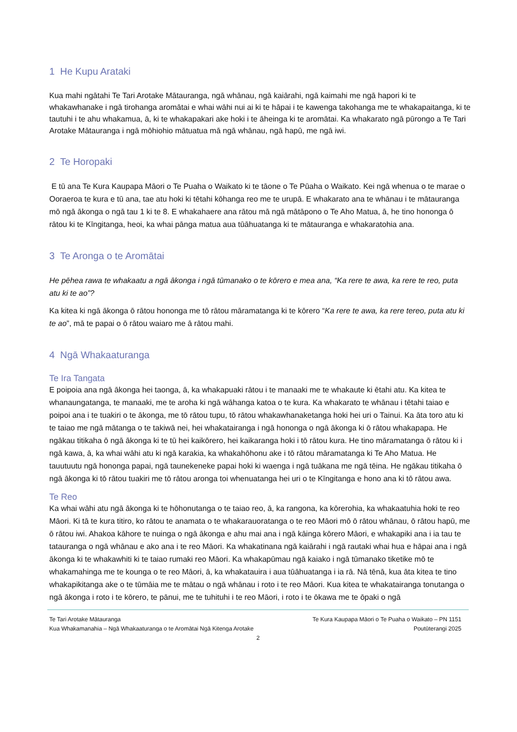1 He Kupu Arataki
Kua mahi ngātahi Te Tari Arotake Mātauranga, ngā whānau, ngā kaiārahi, ngā kaimahi me ngā hapori ki te whakawhanake i ngā tirohanga aromātai e whai wāhi nui ai ki te hāpai i te kawenga takohanga me te whakapaitanga, ki te tautuhi i te ahu whakamua, ā, ki te whakapakari ake hoki i te āheinga ki te aromātai. Ka whakarato ngā pūrongo a Te Tari Arotake Mātauranga i ngā mōhiohio mātuatua mā ngā whānau, ngā hapū, me ngā iwi.
2 Te Horopaki
E tū ana Te Kura Kaupapa Māori o Te Puaha o Waikato ki te tāone o Te Pūaha o Waikato. Kei ngā whenua o te marae o Ooraeroa te kura e tū ana, tae atu hoki ki tētahi kōhanga reo me te urupā. E whakarato ana te whānau i te mātauranga mō ngā ākonga o ngā tau 1 ki te 8. E whakahaere ana rātou mā ngā mātāpono o Te Aho Matua, ā, he tino hononga ō rātou ki te Kīngitanga, heoi, ka whai pānga matua aua tūāhuatanga ki te mātauranga e whakaratohia ana.
3 Te Aronga o te Aromātai
He pēhea rawa te whakaatu a ngā ākonga i ngā tūmanako o te kōrero e mea ana, “Ka rere te awa, ka rere te reo, puta atu ki te ao”?
Ka kitea ki ngā ākonga ō rātou hononga me tō rātou māramatanga ki te kōrero “Ka rere te awa, ka rere tereo, puta atu ki te ao”, mā te papai o ō rātou waiaro me ā rātou mahi.
4 Ngā Whakaaturanga
Te Ira Tangata
E poipoia ana ngā ākonga hei taonga, ā, ka whakapuaki rātou i te manaaki me te whakaute ki ētahi atu. Ka kitea te whanaungatanga, te manaaki, me te aroha ki ngā wāhanga katoa o te kura. Ka whakarato te whānau i tētahi taiao e poipoi ana i te tuakiri o te ākonga, me tō rātou tupu, tō rātou whakawhanaketanga hoki hei uri o Tainui. Ka āta toro atu ki te taiao me ngā mātanga o te takiwā nei, hei whakatairanga i ngā hononga o ngā ākonga ki ō rātou whakapapa. He ngākau titikaha ō ngā ākonga ki te tū hei kaikōrero, hei kaikaranga hoki i tō rātou kura. He tino māramatanga ō rātou ki i ngā kawa, ā, ka whai wāhi atu ki ngā karakia, ka whakahōhonu ake i tō rātou māramatanga ki Te Aho Matua. He tauutuutu ngā hononga papai, ngā taunekeneke papai hoki ki waenga i ngā tuākana me ngā tēina. He ngākau titikaha ō ngā ākonga ki tō rātou tuakiri me tō rātou aronga toi whenuatanga hei uri o te Kīngitanga e hono ana ki tō rātou awa.
Te Reo
Ka whai wāhi atu ngā ākonga ki te hōhonutanga o te taiao reo, ā, ka rangona, ka kōrerohia, ka whakaatuhia hoki te reo Māori. Ki tā te kura titiro, ko rātou te anamata o te whakarauoratanga o te reo Māori mō ō rātou whānau, ō rātou hapū, me ō rātou iwi. Ahakoa kāhore te nuinga o ngā ākonga e ahu mai ana i ngā kāinga kōrero Māori, e whakapiki ana i ia tau te tatauranga o ngā whānau e ako ana i te reo Māori. Ka whakatinana ngā kaiārahi i ngā rautaki whai hua e hāpai ana i ngā ākonga ki te whakawhiti ki te taiao rumaki reo Māori. Ka whakapūmau ngā kaiako i ngā tūmanako tiketike mō te whakamahinga me te kounga o te reo Māori, ā, ka whakatauira i aua tūāhuatanga i ia rā. Nā tēnā, kua āta kitea te tino whakapikitanga ake o te tūmāia me te mātau o ngā whānau i roto i te reo Māori. Kua kitea te whakatairanga tonutanga o ngā ākonga i roto i te kōrero, te pānui, me te tuhituhi i te reo Māori, i roto i te ōkawa me te ōpaki o ngā
Te Tari Arotake Mātauranga Te Kura Kaupapa Māori o Te Puaha o Waikato – PN 1151
Kua Whakamanahia – Ngā Whakaaturanga o te Aromātai Ngā Kitenga Arotake Poutūterangi 2025
2